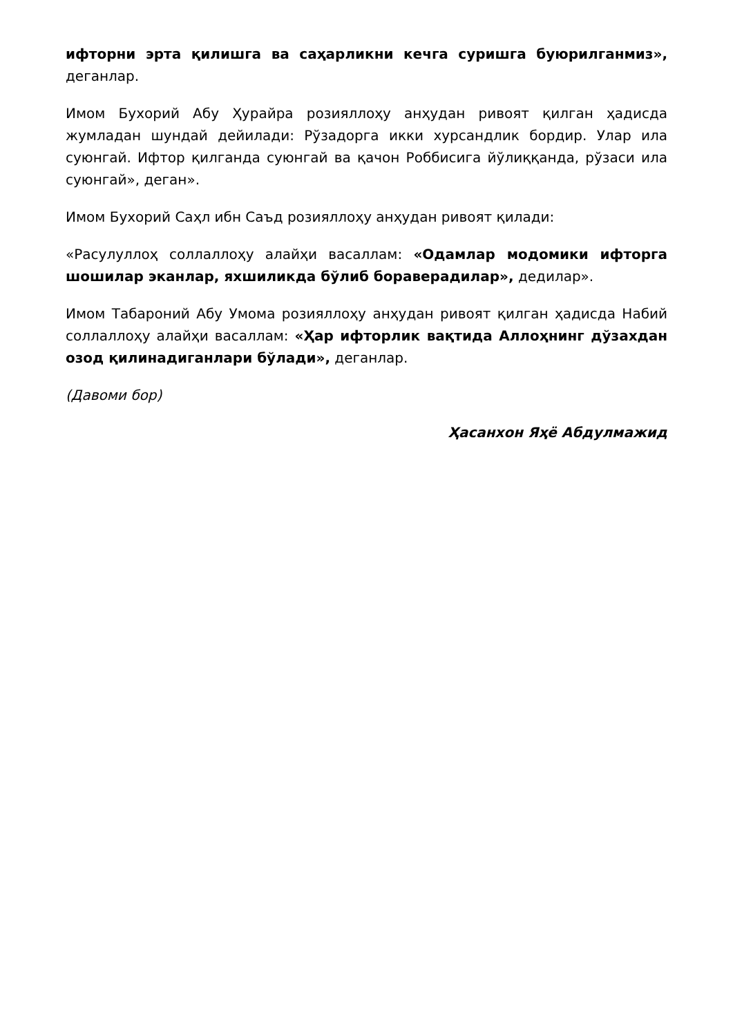ифторни эрта қилишга ва саҳарликни кечга суришга буюрилганмиз», деганлар.
Имом Бухорий Абу Ҳурайра розияллоҳу анҳудан ривоят қилган ҳадисда жумладан шундай дейилади: Рўзадорга икки хурсандлик бордир. Улар ила суюнгай. Ифтор қилганда суюнгай ва қачон Роббисига йўлиққанда, рўзаси ила суюнгай», деган».
Имом Бухорий Саҳл ибн Саъд розияллоҳу анҳудан ривоят қилади:
«Расулуллоҳ соллаллоҳу алайҳи васаллам: «Одамлар модомики ифторга шошилар эканлар, яхшиликда бўлиб бораверадилар», дедилар».
Имом Табароний Абу Умома розияллоҳу анҳудан ривоят қилган ҳадисда Набий соллаллоҳу алайҳи васаллам: «Ҳар ифторлик вақтида Аллоҳнинг дўзахдан озод қилинадиганлари бўлади», деганлар.
(Давоми бор)
Ҳасанхон Яҳё Абдулмажид